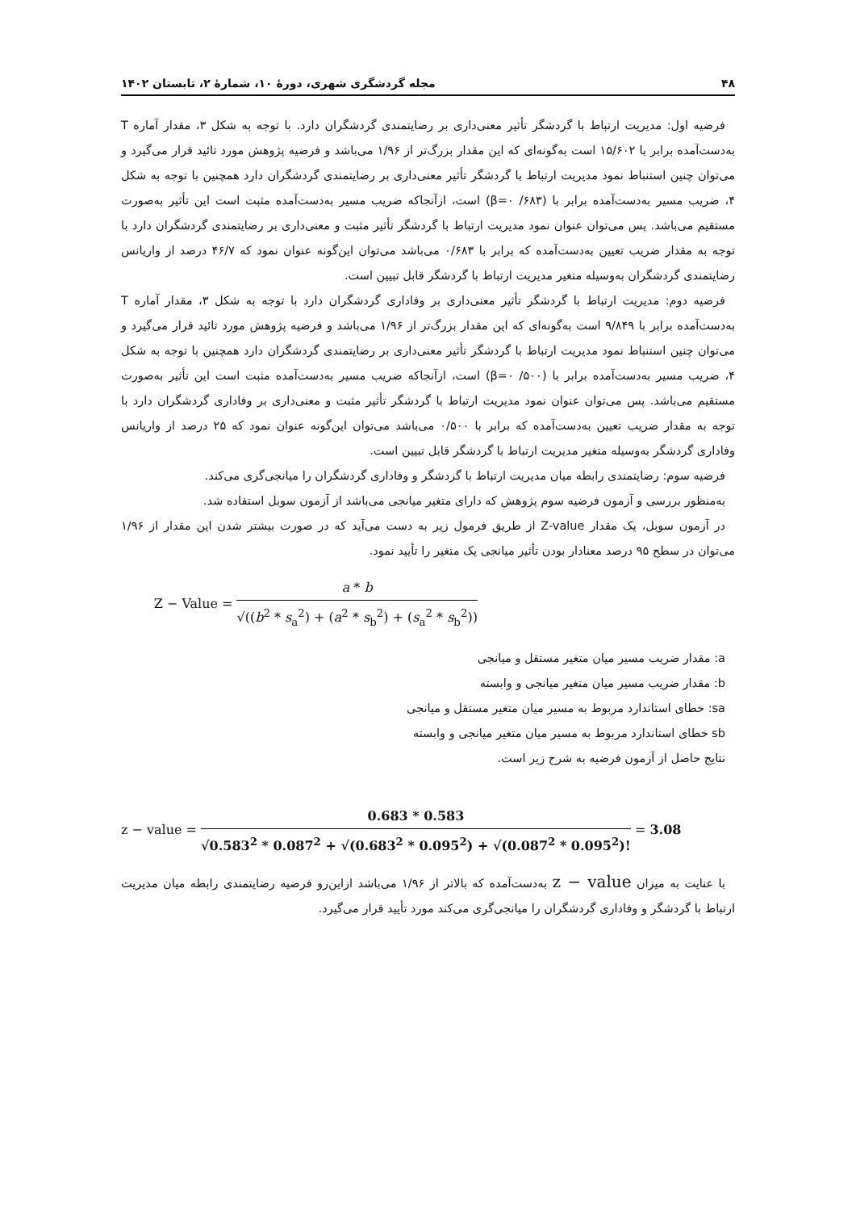۴۸ مجله گردشگری شهری، دورهٔ ۱۰، شمارهٔ ۲، تابستان ۱۴۰۲
فرضیه اول: مدیریت ارتباط با گردشگر تأثیر معنی‌داری بر رضایتمندی گردشگران دارد. با توجه به شکل ۳، مقدار آماره T به‌دست‌آمده برابر با ۱۵/۶۰۲ است به‌گونه‌ای که این مقدار بزرگ‌تر از ۱/۹۶ می‌باشد و فرضیه پژوهش مورد تائید قرار می‌گیرد و می‌توان چنین استنباط نمود مدیریت ارتباط با گردشگر تأثیر معنی‌داری بر رضایتمندی گردشگران دارد همچنین با توجه به شکل ۴، ضریب مسیر به‌دست‌آمده برابر با (۶۸۳/ ۰=β) است، ازآنجاکه ضریب مسیر به‌دست‌آمده مثبت است این تأثیر به‌صورت مستقیم می‌باشد. پس می‌توان عنوان نمود مدیریت ارتباط با گردشگر تأثیر مثبت و معنی‌داری بر رضایتمندی گردشگران دارد با توجه به مقدار ضریب تعیین به‌دست‌آمده که برابر با ۰/۶۸۳ می‌باشد می‌توان این‌گونه عنوان نمود که ۴۶/۷ درصد از واریانس رضایتمندی گردشگران به‌وسیله متغیر مدیریت ارتباط با گردشگر قابل تبیین است.
فرضیه دوم: مدیریت ارتباط با گردشگر تأثیر معنی‌داری بر وفاداری گردشگران دارد با توجه به شکل ۳، مقدار آماره T به‌دست‌آمده برابر با ۹/۸۴۹ است به‌گونه‌ای که این مقدار بزرگ‌تر از ۱/۹۶ می‌باشد و فرضیه پژوهش مورد تائید قرار می‌گیرد و می‌توان چنین استنباط نمود مدیریت ارتباط با گردشگر تأثیر معنی‌داری بر رضایتمندی گردشگران دارد همچنین با توجه به شکل ۴، ضریب مسیر به‌دست‌آمده برابر با (۵۰۰/ ۰=β) است، ازآنجاکه ضریب مسیر به‌دست‌آمده مثبت است این تأثیر به‌صورت مستقیم می‌باشد. پس می‌توان عنوان نمود مدیریت ارتباط با گردشگر تأثیر مثبت و معنی‌داری بر وفاداری گردشگران دارد با توجه به مقدار ضریب تعیین به‌دست‌آمده که برابر با ۰/۵۰۰ می‌باشد می‌توان این‌گونه عنوان نمود که ۲۵ درصد از واریانس وفاداری گردشگر به‌وسیله متغیر مدیریت ارتباط با گردشگر قابل تبیین است.
فرضیه سوم: رضایتمندی رابطه میان مدیریت ارتباط با گردشگر و وفاداری گردشگران را میانجی‌گری می‌کند.
به‌منظور بررسی و آزمون فرضیه سوم پژوهش که دارای متغیر میانجی می‌باشد از آزمون سوبل استفاده شد.
در آزمون سوبل، یک مقدار Z-value از طریق فرمول زیر به دست می‌آید که در صورت بیشتر شدن این مقدار از ۱/۹۶ می‌توان در سطح ۹۵ درصد معنادار بودن تأثیر میانجی یک متغیر را تأیید نمود.
Z − Value = a * b √((b<sup>2</sup> * s<sub>a</sub><sup>2</sup>) + (a<sup>2</sup> * s<sub>b</sub><sup>2</sup>) + (s<sub>a</sub><sup>2</sup> * s<sub>b</sub><sup>2</sup>))
a: مقدار ضریب مسیر میان متغیر مستقل و میانجی
b: مقدار ضریب مسیر میان متغیر میانجی و وابسته
sa: خطای استاندارد مربوط به مسیر میان متغیر مستقل و میانجی
sb خطای استاندارد مربوط به مسیر میان متغیر میانجی و وابسته
نتایج حاصل از آزمون فرضیه به شرح زیر است.
z − value = 0.683 * 0.583 √0.583<sup>2</sup> * 0.087<sup>2</sup> + √(0.683<sup>2</sup> * 0.095<sup>2</sup>) + √(0.087<sup>2</sup> * 0.095<sup>2</sup>)! = 3.08
با عنایت به میزان z − value به‌دست‌آمده که بالاتر از ۱/۹۶ می‌باشد ازاین‌رو فرضیه رضایتمندی رابطه میان مدیریت ارتباط با گردشگر و وفاداری گردشگران را میانجی‌گری می‌کند مورد تأیید قرار می‌گیرد.